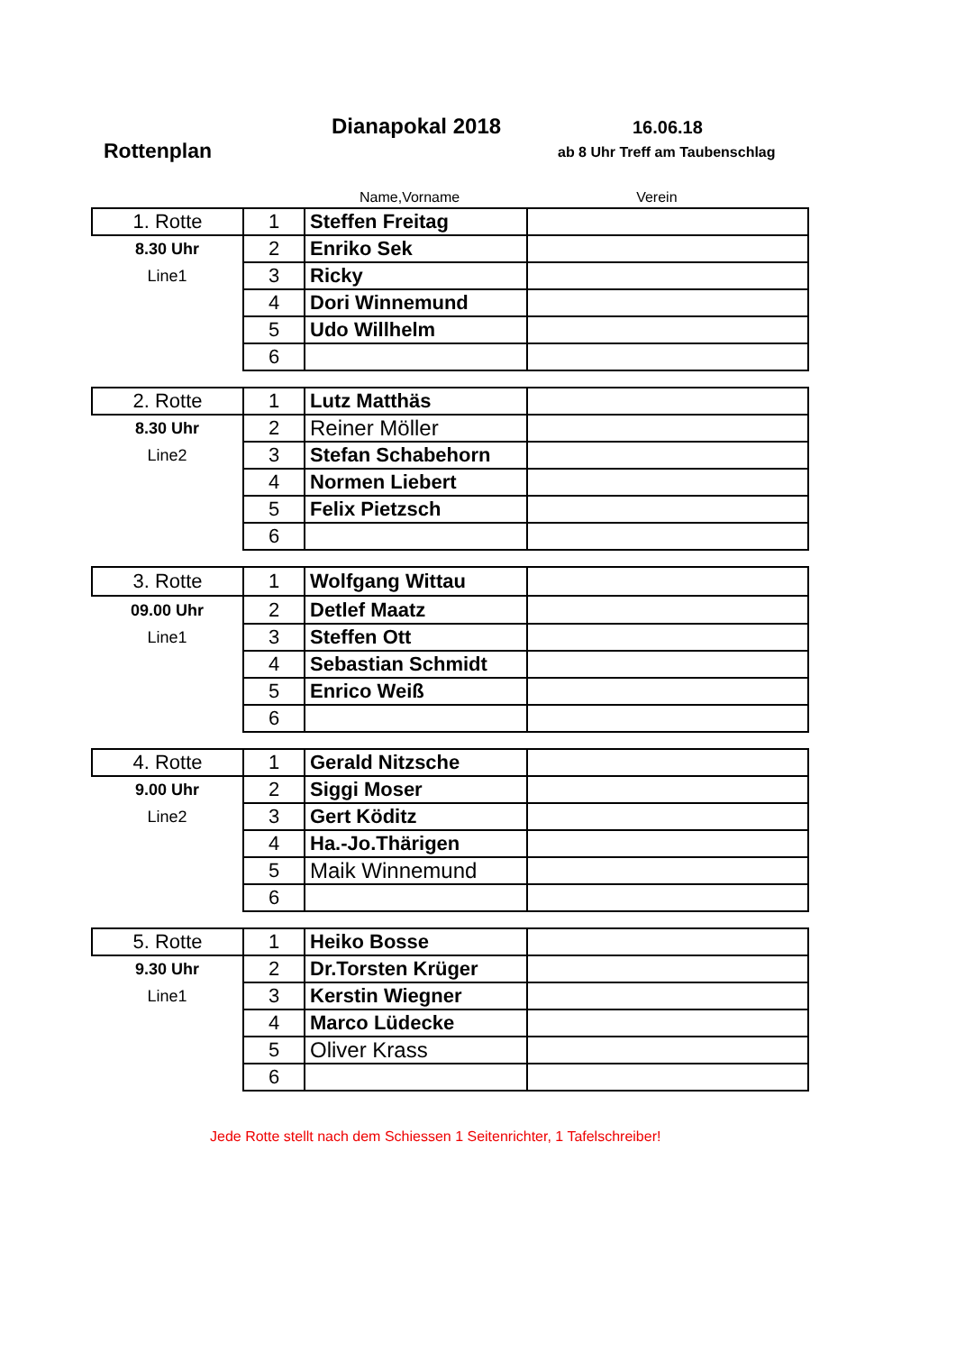Dianapokal 2018 16.06.18
Rottenplan ab 8 Uhr Treff am Taubenschlag
Name,Vorname Verein
| 1. Rotte | 1 | Steffen Freitag | |
| 8.30 Uhr | 2 | Enriko Sek | |
| Line1 | 3 | Ricky | |
| | 4 | Dori Winnemund | |
| | 5 | Udo Willhelm | |
| | 6 | | |
| 2. Rotte | 1 | Lutz Matthäs | |
| 8.30 Uhr | 2 | Reiner Möller | |
| Line2 | 3 | Stefan Schabehorn | |
| | 4 | Normen Liebert | |
| | 5 | Felix Pietzsch | |
| | 6 | | |
| 3. Rotte | 1 | Wolfgang Wittau | |
| 09.00 Uhr | 2 | Detlef Maatz | |
| Line1 | 3 | Steffen Ott | |
| | 4 | Sebastian Schmidt | |
| | 5 | Enrico Weiß | |
| | 6 | | |
| 4. Rotte | 1 | Gerald Nitzsche | |
| 9.00 Uhr | 2 | Siggi Moser | |
| Line2 | 3 | Gert Köditz | |
| | 4 | Ha.-Jo.Thärigen | |
| | 5 | Maik Winnemund | |
| | 6 | | |
| 5. Rotte | 1 | Heiko Bosse | |
| 9.30 Uhr | 2 | Dr.Torsten Krüger | |
| Line1 | 3 | Kerstin Wiegner | |
| | 4 | Marco Lüdecke | |
| | 5 | Oliver Krass | |
| | 6 | | |
Jede Rotte stellt nach dem Schiessen 1 Seitenrichter, 1 Tafelschreiber!